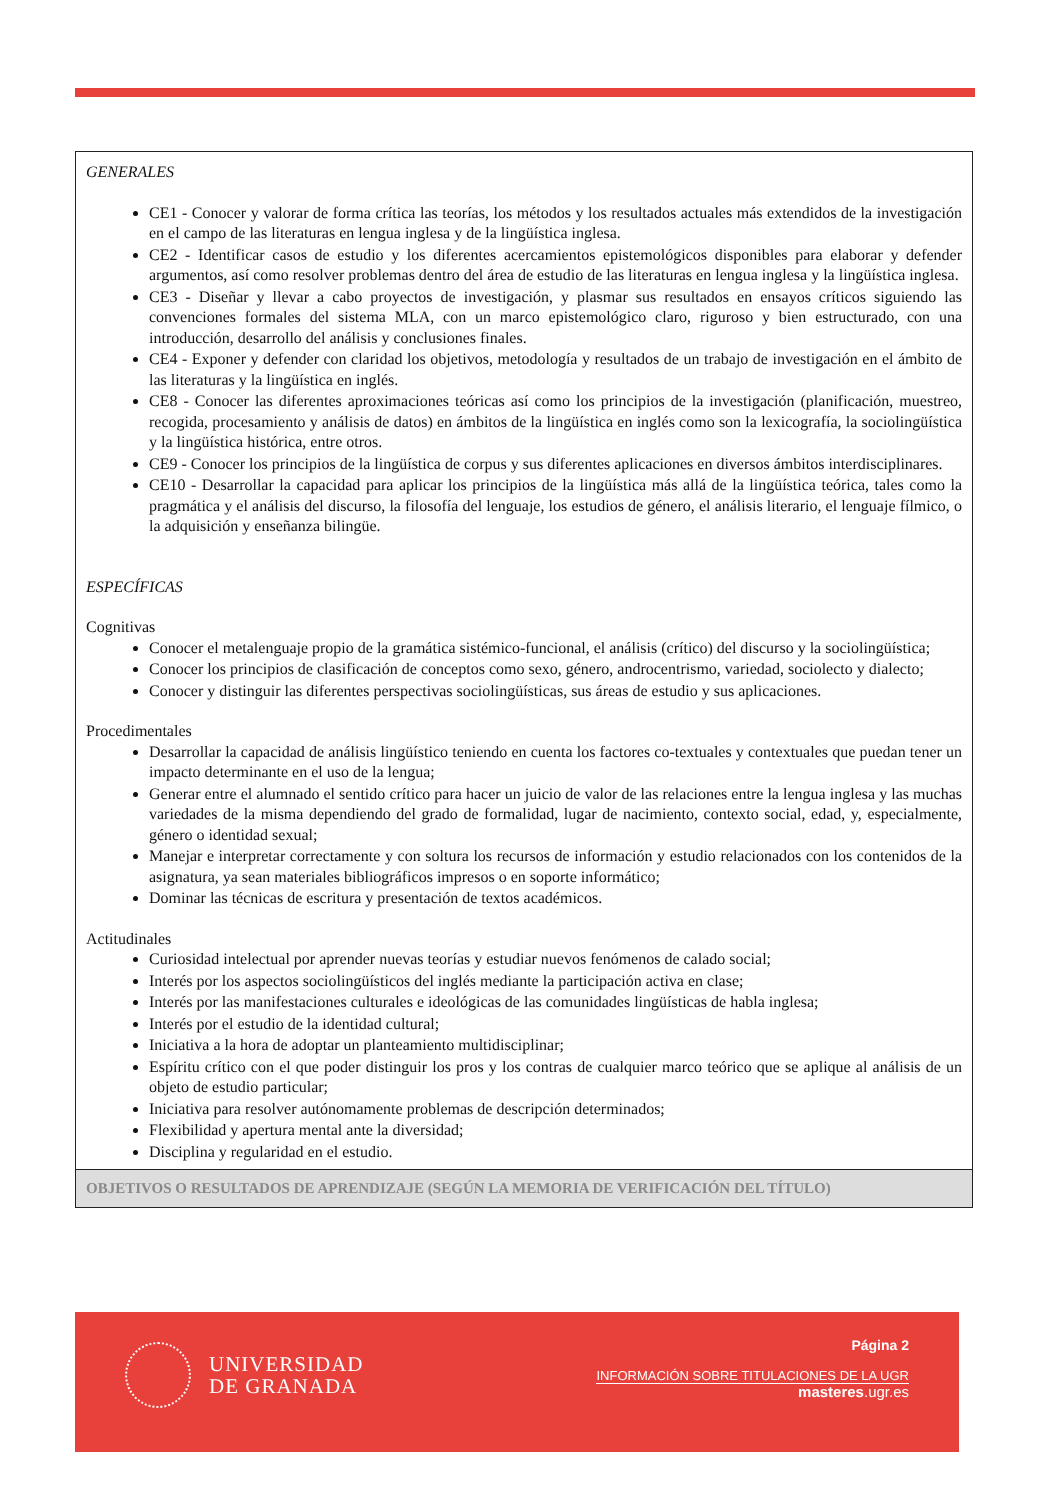| GENERALES CE1 - Conocer y valorar de forma crítica las teorías, los métodos y los resultados actuales más extendidos de la investigación en el campo de las literaturas en lengua inglesa y de la lingüística inglesa. CE2 - Identificar casos de estudio y los diferentes acercamientos epistemológicos disponibles para elaborar y defender argumentos, así como resolver problemas dentro del área de estudio de las literaturas en lengua inglesa y la lingüística inglesa. CE3 - Diseñar y llevar a cabo proyectos de investigación, y plasmar sus resultados en ensayos críticos siguiendo las convenciones formales del sistema MLA, con un marco epistemológico claro, riguroso y bien estructurado, con una introducción, desarrollo del análisis y conclusiones finales. CE4 - Exponer y defender con claridad los objetivos, metodología y resultados de un trabajo de investigación en el ámbito de las literaturas y la lingüística en inglés. CE8 - Conocer las diferentes aproximaciones teóricas así como los principios de la investigación (planificación, muestreo, recogida, procesamiento y análisis de datos) en ámbitos de la lingüística en inglés como son la lexicografía, la sociolingüística y la lingüística histórica, entre otros. CE9 - Conocer los principios de la lingüística de corpus y sus diferentes aplicaciones en diversos ámbitos interdisciplinares. CE10 - Desarrollar la capacidad para aplicar los principios de la lingüística más allá de la lingüística teórica, tales como la pragmática y el análisis del discurso, la filosofía del lenguaje, los estudios de género, el análisis literario, el lenguaje fílmico, o la adquisición y enseñanza bilingüe. ESPECÍFICAS Cognitivas Conocer el metalenguaje propio de la gramática sistémico-funcional, el análisis (crítico) del discurso y la sociolingüística; Conocer los principios de clasificación de conceptos como sexo, género, androcentrismo, variedad, sociolecto y dialecto; Conocer y distinguir las diferentes perspectivas sociolingüísticas, sus áreas de estudio y sus aplicaciones. Procedimentales Desarrollar la capacidad de análisis lingüístico teniendo en cuenta los factores co-textuales y contextuales que puedan tener un impacto determinante en el uso de la lengua; Generar entre el alumnado el sentido crítico para hacer un juicio de valor de las relaciones entre la lengua inglesa y las muchas variedades de la misma dependiendo del grado de formalidad, lugar de nacimiento, contexto social, edad, y, especialmente, género o identidad sexual; Manejar e interpretar correctamente y con soltura los recursos de información y estudio relacionados con los contenidos de la asignatura, ya sean materiales bibliográficos impresos o en soporte informático; Dominar las técnicas de escritura y presentación de textos académicos. Actitudinales Curiosidad intelectual por aprender nuevas teorías y estudiar nuevos fenómenos de calado social; Interés por los aspectos sociolingüísticos del inglés mediante la participación activa en clase; Interés por las manifestaciones culturales e ideológicas de las comunidades lingüísticas de habla inglesa; Interés por el estudio de la identidad cultural; Iniciativa a la hora de adoptar un planteamiento multidisciplinar; Espíritu crítico con el que poder distinguir los pros y los contras de cualquier marco teórico que se aplique al análisis de un objeto de estudio particular; Iniciativa para resolver autónomamente problemas de descripción determinados; Flexibilidad y apertura mental ante la diversidad; Disciplina y regularidad en el estudio. |
| OBJETIVOS O RESULTADOS DE APRENDIZAJE (SEGÚN LA MEMORIA DE VERIFICACIÓN DEL TÍTULO) |
UNIVERSIDAD
DE GRANADA
Página 2
INFORMACIÓN SOBRE TITULACIONES DE LA UGR
masteres.ugr.es